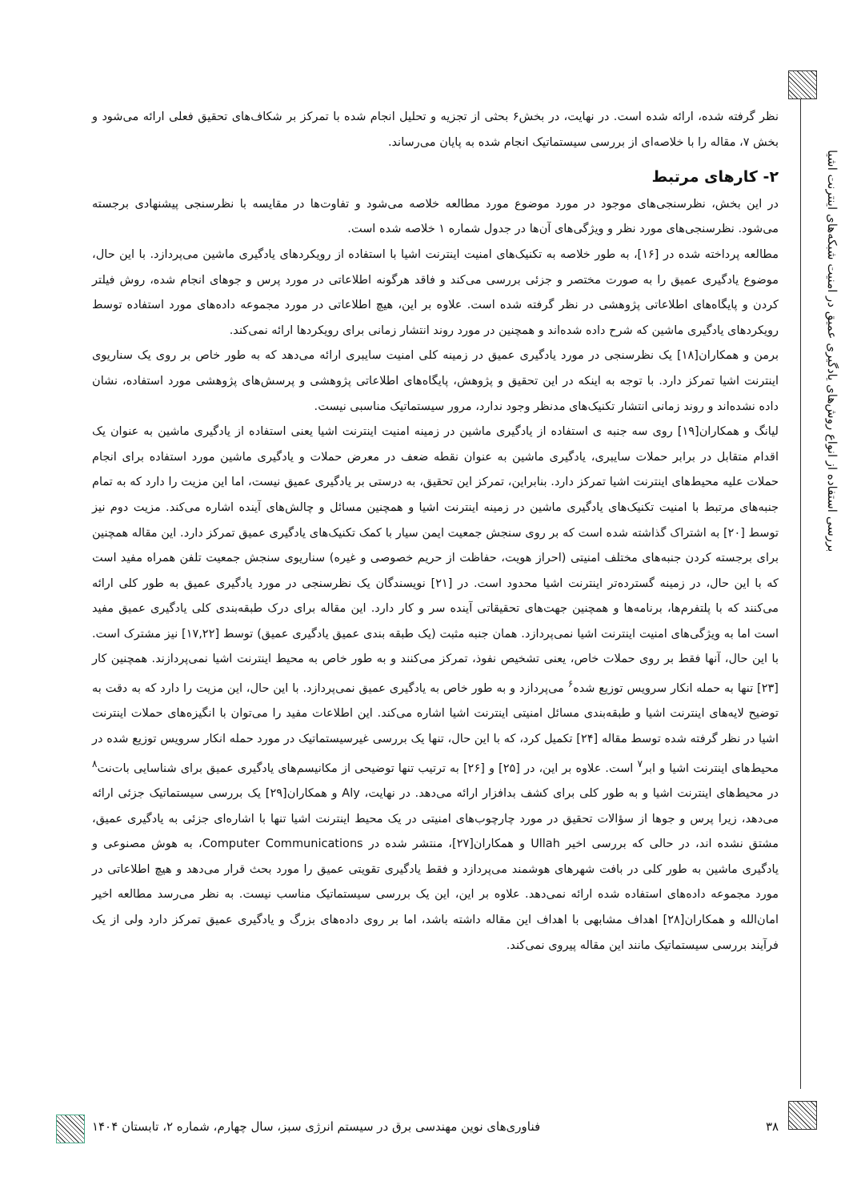بررسی استفاده از انواع روش‌های یادگیری عمیق در امنیت شبکه‌های اینترنت اشیا
نظر گرفته شده، ارائه شده است. در نهایت، در بخش۶ بحثی از تجزیه و تحلیل انجام شده با تمرکز بر شکاف‌های تحقیق فعلی ارائه می‌شود و بخش ۷، مقاله را با خلاصه‌ای از بررسی سیستماتیک انجام شده به پایان می‌رساند.
۲- کارهای مرتبط
در این بخش، نظرسنجی‌های موجود در مورد موضوع مورد مطالعه خلاصه می‌شود و تفاوت‌ها در مقایسه با نظرسنجی پیشنهادی برجسته می‌شود. نظرسنجی‌های مورد نظر و ویژگی‌های آن‌ها در جدول شماره ۱ خلاصه شده است.
مطالعه پرداخته شده در [۱۶]، به طور خلاصه به تکنیک‌های امنیت اینترنت اشیا با استفاده از رویکردهای یادگیری ماشین می‌پردازد. با این حال، موضوع یادگیری عمیق را به صورت مختصر و جزئی بررسی می‌کند و فاقد هرگونه اطلاعاتی در مورد پرس و جوهای انجام شده، روش فیلتر کردن و پایگاه‌های اطلاعاتی پژوهشی در نظر گرفته شده است. علاوه بر این، هیچ اطلاعاتی در مورد مجموعه داده‌های مورد استفاده توسط رویکردهای یادگیری ماشین که شرح داده شده‌اند و همچنین در مورد روند انتشار زمانی برای رویکردها ارائه نمی‌کند.
برمن و همکاران[۱۸] یک نظرسنجی در مورد یادگیری عمیق در زمینه کلی امنیت سایبری ارائه می‌دهد که به طور خاص بر روی یک سناریوی اینترنت اشیا تمرکز دارد. با توجه به اینکه در این تحقیق و پژوهش، پایگاه‌های اطلاعاتی پژوهشی و پرسش‌های پژوهشی مورد استفاده، نشان داده نشده‌اند و روند زمانی انتشار تکنیک‌های مدنظر وجود ندارد، مرور سیستماتیک مناسبی نیست.
لیانگ و همکاران[۱۹] روی سه جنبه ی استفاده از یادگیری ماشین در زمینه امنیت اینترنت اشیا یعنی استفاده از یادگیری ماشین به عنوان یک اقدام متقابل در برابر حملات سایبری، یادگیری ماشین به عنوان نقطه ضعف در معرض حملات و یادگیری ماشین مورد استفاده برای انجام حملات علیه محیط‌های اینترنت اشیا تمرکز دارد. بنابراین، تمرکز این تحقیق، به درستی بر یادگیری عمیق نیست، اما این مزیت را دارد که به تمام جنبه‌های مرتبط با امنیت تکنیک‌های یادگیری ماشین در زمینه اینترنت اشیا و همچنین مسائل و چالش‌های آینده اشاره می‌کند. مزیت دوم نیز توسط [۲۰] به اشتراک گذاشته شده است که بر روی سنجش جمعیت ایمن سیار با کمک تکنیک‌های یادگیری عمیق تمرکز دارد. این مقاله همچنین برای برجسته کردن جنبه‌های مختلف امنیتی (احراز هویت، حفاظت از حریم خصوصی و غیره) سناریوی سنجش جمعیت تلفن همراه مفید است که با این حال، در زمینه گسترده‌تر اینترنت اشیا محدود است. در [۲۱] نویسندگان یک نظرسنجی در مورد یادگیری عمیق به طور کلی ارائه می‌کنند که با پلتفرم‌ها، برنامه‌ها و همچنین جهت‌های تحقیقاتی آینده سر و کار دارد. این مقاله برای درک طبقه‌بندی کلی یادگیری عمیق مفید است اما به ویژگی‌های امنیت اینترنت اشیا نمی‌پردازد. همان جنبه مثبت (یک طبقه بندی عمیق یادگیری عمیق) توسط [۱۷,۲۲] نیز مشترک است. با این حال، آنها فقط بر روی حملات خاص، یعنی تشخیص نفوذ، تمرکز می‌کنند و به طور خاص به محیط اینترنت اشیا نمی‌پردازند. همچنین کار [۲۳] تنها به حمله انکار سرویس توزیع شده<sup>۶</sup> می‌پردازد و به طور خاص به یادگیری عمیق نمی‌پردازد. با این حال، این مزیت را دارد که به دقت به توضیح لایه‌های اینترنت اشیا و طبقه‌بندی مسائل امنیتی اینترنت اشیا اشاره می‌کند. این اطلاعات مفید را می‌توان با انگیزه‌های حملات اینترنت اشیا در نظر گرفته شده توسط مقاله [۲۴] تکمیل کرد، که با این حال، تنها یک بررسی غیرسیستماتیک در مورد حمله انکار سرویس توزیع شده در محیط‌های اینترنت اشیا و ابر<sup>۷</sup> است. علاوه بر این، در [۲۵] و [۲۶] به ترتیب تنها توضیحی از مکانیسم‌های یادگیری عمیق برای شناسایی بات‌نت<sup>۸</sup> در محیط‌های اینترنت اشیا و به طور کلی برای کشف بدافزار ارائه می‌دهد. در نهایت، Aly و همکاران[۲۹] یک بررسی سیستماتیک جزئی ارائه می‌دهد، زیرا پرس و جوها از سؤالات تحقیق در مورد چارچوب‌های امنیتی در یک محیط اینترنت اشیا تنها با اشاره‌ای جزئی به یادگیری عمیق، مشتق نشده اند، در حالی که بررسی اخیر Ullah و همکاران[۲۷]، منتشر شده در Computer Communications، به هوش مصنوعی و یادگیری ماشین به طور کلی در بافت شهرهای هوشمند می‌پردازد و فقط یادگیری تقویتی عمیق را مورد بحث قرار می‌دهد و هیچ اطلاعاتی در مورد مجموعه داده‌های استفاده شده ارائه نمی‌دهد. علاوه بر این، این یک بررسی سیستماتیک مناسب نیست. به نظر می‌رسد مطالعه اخیر امان‌الله و همکاران[۲۸] اهداف مشابهی با اهداف این مقاله داشته باشد، اما بر روی داده‌های بزرگ و یادگیری عمیق تمرکز دارد ولی از یک فرآیند بررسی سیستماتیک مانند این مقاله پیروی نمی‌کند.
۳۸ فناوری‌های نوین مهندسی برق در سیستم انرژی سبز، سال چهارم، شماره ۲، تابستان ۱۴۰۴